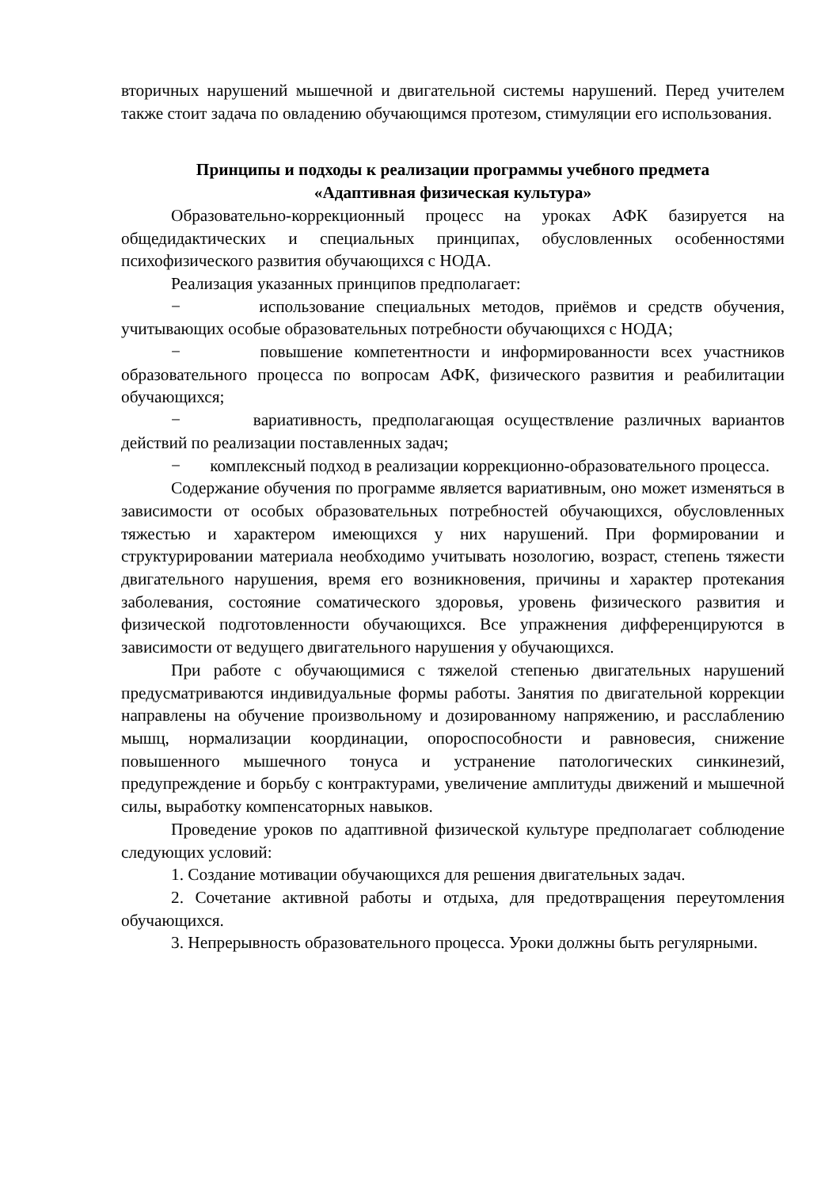вторичных нарушений мышечной и двигательной системы нарушений. Перед учителем также стоит задача по овладению обучающимся протезом, стимуляции его использования.
Принципы и подходы к реализации программы учебного предмета
«Адаптивная физическая культура»
Образовательно-коррекционный процесс на уроках АФК базируется на общедидактических и специальных принципах, обусловленных особенностями психофизического развития обучающихся с НОДА.
Реализация указанных принципов предполагает:
− использование специальных методов, приёмов и средств обучения, учитывающих особые образовательных потребности обучающихся с НОДА;
− повышение компетентности и информированности всех участников образовательного процесса по вопросам АФК, физического развития и реабилитации обучающихся;
− вариативность, предполагающая осуществление различных вариантов действий по реализации поставленных задач;
− комплексный подход в реализации коррекционно-образовательного процесса.
Содержание обучения по программе является вариативным, оно может изменяться в зависимости от особых образовательных потребностей обучающихся, обусловленных тяжестью и характером имеющихся у них нарушений. При формировании и структурировании материала необходимо учитывать нозологию, возраст, степень тяжести двигательного нарушения, время его возникновения, причины и характер протекания заболевания, состояние соматического здоровья, уровень физического развития и физической подготовленности обучающихся. Все упражнения дифференцируются в зависимости от ведущего двигательного нарушения у обучающихся.
При работе с обучающимися с тяжелой степенью двигательных нарушений предусматриваются индивидуальные формы работы. Занятия по двигательной коррекции направлены на обучение произвольному и дозированному напряжению, и расслаблению мышц, нормализации координации, опороспособности и равновесия, снижение повышенного мышечного тонуса и устранение патологических синкинезий, предупреждение и борьбу с контрактурами, увеличение амплитуды движений и мышечной силы, выработку компенсаторных навыков.
Проведение уроков по адаптивной физической культуре предполагает соблюдение следующих условий:
1. Создание мотивации обучающихся для решения двигательных задач.
2. Сочетание активной работы и отдыха, для предотвращения переутомления обучающихся.
3. Непрерывность образовательного процесса. Уроки должны быть регулярными.